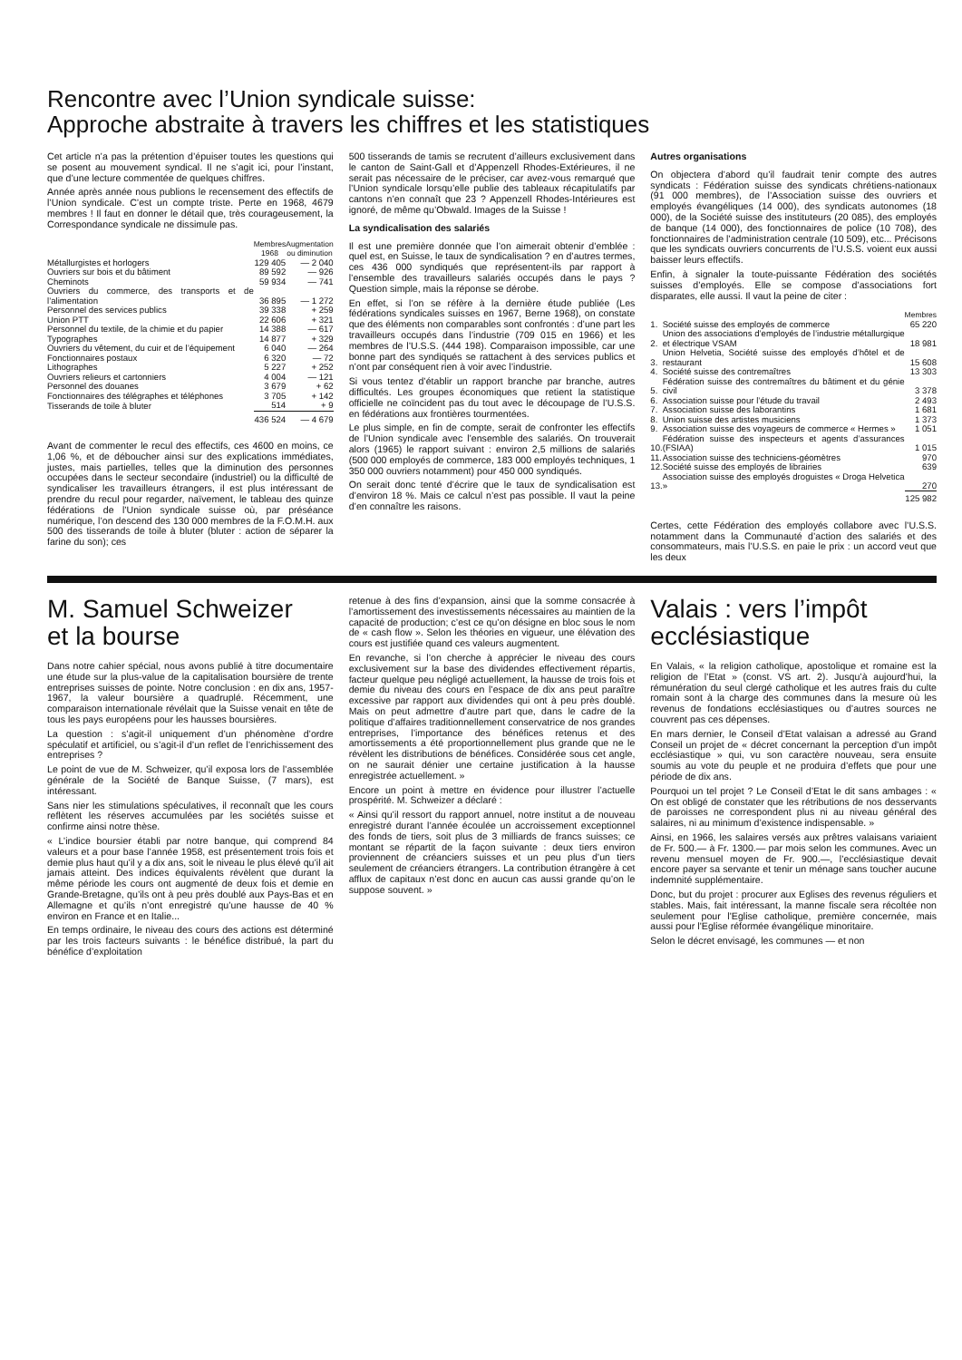Rencontre avec l’Union syndicale suisse:
Approche abstraite à travers les chiffres et les statistiques
Cet article n’a pas la prétention d’épuiser toutes les questions qui se posent au mouvement syndical. Il ne s’agit ici, pour l’instant, que d’une lecture commentée de quelques chiffres.
Année après année nous publions le recensement des effectifs de l’Union syndicale. C’est un compte triste. Perte en 1968, 4679 membres ! Il faut en donner le détail que, très courageusement, la Correspondance syndicale ne dissimule pas.
| | Membres 1968 | Augmentation ou diminution |
| --- | --- | --- |
| Métallurgistes et horlogers | 129 405 | — 2 040 |
| Ouvriers sur bois et du bâtiment | 89 592 | — 926 |
| Cheminots | 59 934 | — 741 |
| Ouvriers du commerce, des transports et de l’alimentation | 36 895 | — 1 272 |
| Personnel des services publics | 39 338 | + 259 |
| Union PTT | 22 606 | + 321 |
| Personnel du textile, de la chimie et du papier | 14 388 | — 617 |
| Typographes | 14 877 | + 329 |
| Ouvriers du vêtement, du cuir et de l’équipement | 6 040 | — 264 |
| Fonctionnaires postaux | 6 320 | — 72 |
| Lithographes | 5 227 | + 252 |
| Ouvriers relieurs et cartonniers | 4 004 | — 121 |
| Personnel des douanes | 3 679 | + 62 |
| Fonctionnaires des télégraphes et téléphones | 3 705 | + 142 |
| Tisserands de toile à bluter | 514 | + 9 |
| | 436 524 | — 4 679 |
Avant de commenter le recul des effectifs, ces 4600 en moins, ce 1,06 %, et de déboucher ainsi sur des explications immédiates, justes, mais partielles, telles que la diminution des personnes occupées dans le secteur secondaire (industriel) ou la difficulté de syndicaliser les travailleurs étrangers, il est plus intéressant de prendre du recul pour regarder, naïvement, le tableau des quinze fédérations de l’Union syndicale suisse où, par préséance numérique, l’on descend des 130 000 membres de la F.O.M.H. aux 500 des tisserands de toile à bluter (bluter : action de séparer la farine du son); ces
500 tisserands de tamis se recrutent d’ailleurs exclusivement dans le canton de Saint-Gall et d’Appenzell Rhodes-Extérieures, il ne serait pas nécessaire de le préciser, car avez-vous remarqué que l’Union syndicale lorsqu’elle publie des tableaux récapitulatifs par cantons n’en connaît que 23 ? Appenzell Rhodes-Intérieures est ignoré, de même qu’Obwald. Images de la Suisse !
La syndicalisation des salariés
Il est une première donnée que l’on aimerait obtenir d’emblée : quel est, en Suisse, le taux de syndicalisation ? en d’autres termes, ces 436 000 syndiqués que représentent-ils par rapport à l’ensemble des travailleurs salariés occupés dans le pays ? Question simple, mais la réponse se dérobe.
En effet, si l’on se réfère à la dernière étude publiée (Les fédérations syndicales suisses en 1967, Berne 1968), on constate que des éléments non comparables sont confrontés : d’une part les travailleurs occupés dans l’industrie (709 015 en 1966) et les membres de l’U.S.S. (444 198). Comparaison impossible, car une bonne part des syndiqués se rattachent à des services publics et n’ont par conséquent rien à voir avec l’industrie.
Si vous tentez d’établir un rapport branche par branche, autres difficultés. Les groupes économiques que retient la statistique officielle ne coïncident pas du tout avec le découpage de l’U.S.S. en fédérations aux frontières tourmentées.
Le plus simple, en fin de compte, serait de confronter les effectifs de l’Union syndicale avec l’ensemble des salariés. On trouverait alors (1965) le rapport suivant : environ 2,5 millions de salariés (500 000 employés de commerce, 183 000 employés techniques, 1 350 000 ouvriers notamment) pour 450 000 syndiqués.
On serait donc tenté d’écrire que le taux de syndicalisation est d’environ 18 %. Mais ce calcul n’est pas possible. Il vaut la peine d’en connaître les raisons.
Autres organisations
On objectera d’abord qu’il faudrait tenir compte des autres syndicats : Fédération suisse des syndicats chrétiens-nationaux (91 000 membres), de l’Association suisse des ouvriers et employés évangéliques (14 000), des syndicats autonomes (18 000), de la Société suisse des instituteurs (20 085), des employés de banque (14 000), des fonctionnaires de police (10 708), des fonctionnaires de l’administration centrale (10 509), etc... Précisons que les syndicats ouvriers concurrents de l’U.S.S. voient eux aussi baisser leurs effectifs.
Enfin, à signaler la toute-puissante Fédération des sociétés suisses d’employés. Elle se compose d’associations fort disparates, elle aussi. Il vaut la peine de citer :
| | | Membres |
| --- | --- | --- |
| 1. | Société suisse des employés de commerce | 65 220 |
| 2. | Union des associations d’employés de l’industrie métallurgique et électrique VSAM | 18 981 |
| 3. | Union Helvetia, Société suisse des employés d’hôtel et de restaurant | 15 608 |
| 4. | Société suisse des contremaîtres | 13 303 |
| 5. | Fédération suisse des contremaîtres du bâtiment et du génie civil | 3 378 |
| 6. | Association suisse pour l’étude du travail | 2 493 |
| 7. | Association suisse des laborantins | 1 681 |
| 8. | Union suisse des artistes musiciens | 1 373 |
| 9. | Association suisse des voyageurs de commerce « Hermes » | 1 051 |
| 10. | Fédération suisse des inspecteurs et agents d’assurances (FSIAA) | 1 015 |
| 11. | Association suisse des techniciens-géomètres | 970 |
| 12. | Société suisse des employés de librairies | 639 |
| 13. | Association suisse des employés droguistes « Droga Helvetica » | 270 |
| | | 125 982 |
Certes, cette Fédération des employés collabore avec l’U.S.S. notamment dans la Communauté d’action des salariés et des consommateurs, mais l’U.S.S. en paie le prix : un accord veut que les deux
M. Samuel Schweizer
et la bourse
Dans notre cahier spécial, nous avons publié à titre documentaire une étude sur la plus-value de la capitalisation boursière de trente entreprises suisses de pointe. Notre conclusion : en dix ans, 1957-1967, la valeur boursière a quadruplé. Récemment, une comparaison internationale révélait que la Suisse venait en tête de tous les pays européens pour les hausses boursières.
La question : s’agit-il uniquement d’un phénomène d’ordre spéculatif et artificiel, ou s’agit-il d’un reflet de l’enrichissement des entreprises ?
Le point de vue de M. Schweizer, qu’il exposa lors de l’assemblée générale de la Société de Banque Suisse, (7 mars), est intéressant.
Sans nier les stimulations spéculatives, il reconnaît que les cours reflètent les réserves accumulées par les sociétés suisse et confirme ainsi notre thèse.
« L’indice boursier établi par notre banque, qui comprend 84 valeurs et a pour base l’année 1958, est présentement trois fois et demie plus haut qu’il y a dix ans, soit le niveau le plus élevé qu’il ait jamais atteint. Des indices équivalents révèlent que durant la même période les cours ont augmenté de deux fois et demie en Grande-Bretagne, qu’ils ont à peu près doublé aux Pays-Bas et en Allemagne et qu’ils n’ont enregistré qu’une hausse de 40 % environ en France et en Italie...
En temps ordinaire, le niveau des cours des actions est déterminé par les trois facteurs suivants : le bénéfice distribué, la part du bénéfice d’exploitation
retenue à des fins d’expansion, ainsi que la somme consacrée à l’amortissement des investissements nécessaires au maintien de la capacité de production; c’est ce qu’on désigne en bloc sous le nom de « cash flow ». Selon les théories en vigueur, une élévation des cours est justifiée quand ces valeurs augmentent.
En revanche, si l’on cherche à apprécier le niveau des cours exclusivement sur la base des dividendes effectivement répartis, facteur quelque peu négligé actuellement, la hausse de trois fois et demie du niveau des cours en l’espace de dix ans peut paraître excessive par rapport aux dividendes qui ont à peu près doublé. Mais on peut admettre d’autre part que, dans le cadre de la politique d’affaires traditionnellement conservatrice de nos grandes entreprises, l’importance des bénéfices retenus et des amortissements a été proportionnellement plus grande que ne le révèlent les distributions de bénéfices. Considérée sous cet angle, on ne saurait dénier une certaine justification à la hausse enregistrée actuellement. »
Encore un point à mettre en évidence pour illustrer l’actuelle prospérité. M. Schweizer a déclaré :
« Ainsi qu’il ressort du rapport annuel, notre institut a de nouveau enregistré durant l’année écoulée un accroissement exceptionnel des fonds de tiers, soit plus de 3 milliards de francs suisses; ce montant se répartit de la façon suivante : deux tiers environ proviennent de créanciers suisses et un peu plus d’un tiers seulement de créanciers étrangers. La contribution étrangère à cet afflux de capitaux n’est donc en aucun cas aussi grande qu’on le suppose souvent. »
Valais : vers l’impôt
ecclésiastique
En Valais, « la religion catholique, apostolique et romaine est la religion de l’Etat » (const. VS art. 2). Jusqu’à aujourd’hui, la rémunération du seul clergé catholique et les autres frais du culte romain sont à la charge des communes dans la mesure où les revenus de fondations ecclésiastiques ou d’autres sources ne couvrent pas ces dépenses.
En mars dernier, le Conseil d’Etat valaisan a adressé au Grand Conseil un projet de « décret concernant la perception d’un impôt ecclésiastique » qui, vu son caractère nouveau, sera ensuite soumis au vote du peuple et ne produira d’effets que pour une période de dix ans.
Pourquoi un tel projet ? Le Conseil d’Etat le dit sans ambages : « On est obligé de constater que les rétributions de nos desservants de paroisses ne correspondent plus ni au niveau général des salaires, ni au minimum d’existence indispensable. »
Ainsi, en 1966, les salaires versés aux prêtres valaisans variaient de Fr. 500.— à Fr. 1300.— par mois selon les communes. Avec un revenu mensuel moyen de Fr. 900.—, l’ecclésiastique devait encore payer sa servante et tenir un ménage sans toucher aucune indemnité supplémentaire.
Donc, but du projet : procurer aux Eglises des revenus réguliers et stables. Mais, fait intéressant, la manne fiscale sera récoltée non seulement pour l’Eglise catholique, première concernée, mais aussi pour l’Eglise réformée évangélique minoritaire.
Selon le décret envisagé, les communes — et non